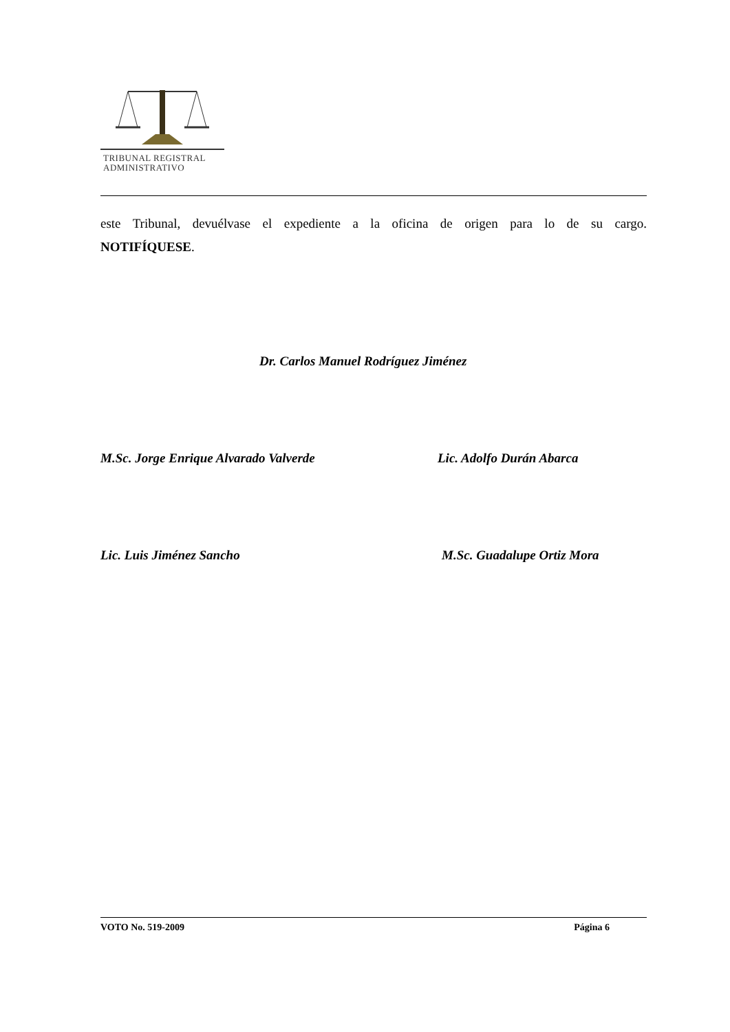TRIBUNAL REGISTRAL
ADMINISTRATIVO
este Tribunal, devuélvase el expediente a la oficina de origen para lo de su cargo.
NOTIFÍQUESE.
Dr. Carlos Manuel Rodríguez Jiménez
M.Sc. Jorge Enrique Alvarado Valverde Lic. Adolfo Durán Abarca
Lic. Luis Jiménez Sancho M.Sc. Guadalupe Ortiz Mora
VOTO No. 519-2009 Página 6